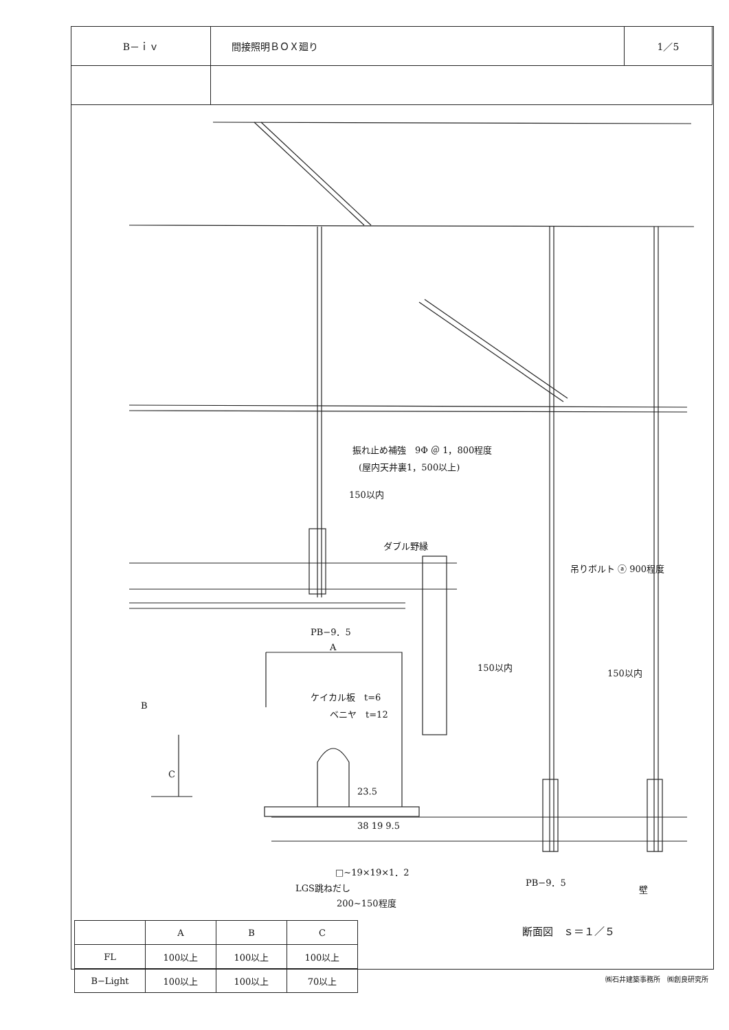| B－ｉｖ | 間接照明ＢＯＸ廻り | 1／5 |
振れ止め補強　9Φ ＠ 1，800程度
(屋内天井裏1，500以上)
150以内
ダブル野縁
吊りボルト ⓐ 900程度
PB−9．5
A
150以内
150以内
B
ケイカル板　t=6
ベニヤ　t=12
C
23.5
38 19 9.5
□~19×19×1．2
PB−9．5
壁
LGS跳ねだし
200~150程度
断面図　ｓ＝１／５
| | A | B | C |
| --- | --- | --- | --- |
| FL | 100以上 | 100以上 | 100以上 |
| B−Light | 100以上 | 100以上 | 70以上 |
㈱石井建築事務所　㈱創良研究所